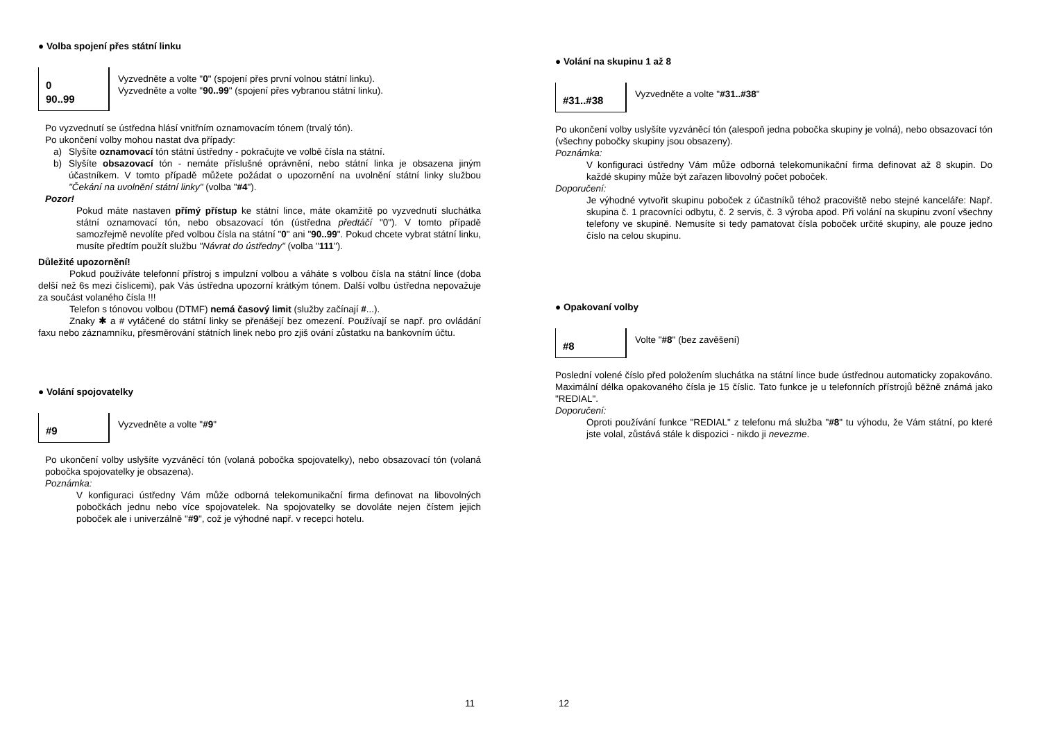● Volba spojení přes státní linku
0
90..99
Vyzvedněte a volte "0" (spojení přes první volnou státní linku).
Vyzvedněte a volte "90..99" (spojení přes vybranou státní linku).
Po vyzvednutí se ústředna hlásí vnitřním oznamovacím tónem (trvalý tón).
Po ukončení volby mohou nastat dva případy:
a) Slyšíte oznamovací tón státní ústředny - pokračujte ve volbě čísla na státní.
b) Slyšíte obsazovací tón - nemáte příslušné oprávnění, nebo státní linka je obsazena jiným účastníkem. V tomto případě můžete požádat o upozornění na uvolnění státní linky službou "Čekání na uvolnění státní linky" (volba "#4").
Pozor!
Pokud máte nastaven přímý přístup ke státní lince, máte okamžitě po vyzvednutí sluchátka státní oznamovací tón, nebo obsazovací tón (ústředna předtáčí "0"). V tomto případě samozřejmě nevolíte před volbou čísla na státní "0" ani "90..99". Pokud chcete vybrat státní linku, musíte předtím použít službu "Návrat do ústředny" (volba "111").
Důležité upozornění!
Pokud používáte telefonní přístroj s impulzní volbou a váháte s volbou čísla na státní lince (doba delší než 6s mezi číslicemi), pak Vás ústředna upozorní krátkým tónem. Další volbu ústředna nepovažuje za součást volaného čísla !!!
Telefon s tónovou volbou (DTMF) nemá časový limit (služby začínají #...).
Znaky ✱ a # vytáčené do státní linky se přenášejí bez omezení. Používají se např. pro ovládání faxu nebo záznamníku, přesměrování státních linek nebo pro zjiš ování zůstatku na bankovním účtu.
● Volání spojovatelky
#9
Vyzvedněte a volte "#9"
Po ukončení volby uslyšíte vyzváněcí tón (volaná pobočka spojovatelky), nebo obsazovací tón (volaná pobočka spojovatelky je obsazena).
Poznámka:
V konfiguraci ústředny Vám může odborná telekomunikační firma definovat na libovolných pobočkách jednu nebo více spojovatelek. Na spojovatelky se dovoláte nejen čístem jejich poboček ale i univerzálně "#9", což je výhodné např. v recepci hotelu.
11
● Volání na skupinu 1 až 8
#31..#38
Vyzvedněte a volte "#31..#38"
Po ukončení volby uslyšíte vyzváněcí tón (alespoň jedna pobočka skupiny je volná), nebo obsazovací tón (všechny pobočky skupiny jsou obsazeny).
Poznámka:
V konfiguraci ústředny Vám může odborná telekomunikační firma definovat až 8 skupin. Do každé skupiny může být zařazen libovolný počet poboček.
Doporučení:
Je výhodné vytvořit skupinu poboček z účastníků téhož pracoviště nebo stejné kanceláře: Např. skupina č. 1 pracovníci odbytu, č. 2 servis, č. 3 výroba apod. Při volání na skupinu zvoní všechny telefony ve skupině. Nemusíte si tedy pamatovat čísla poboček určité skupiny, ale pouze jedno číslo na celou skupinu.
● Opakovaní volby
#8
Volte "#8" (bez zavěšení)
Poslední volené číslo před položením sluchátka na státní lince bude ústřednou automaticky zopakováno. Maximální délka opakovaného čísla je 15 číslic. Tato funkce je u telefonních přístrojů běžně známá jako "REDIAL".
Doporučení:
Oproti používání funkce "REDIAL" z telefonu má služba "#8" tu výhodu, že Vám státní, po které jste volal, zůstává stále k dispozici - nikdo ji nevezme.
12